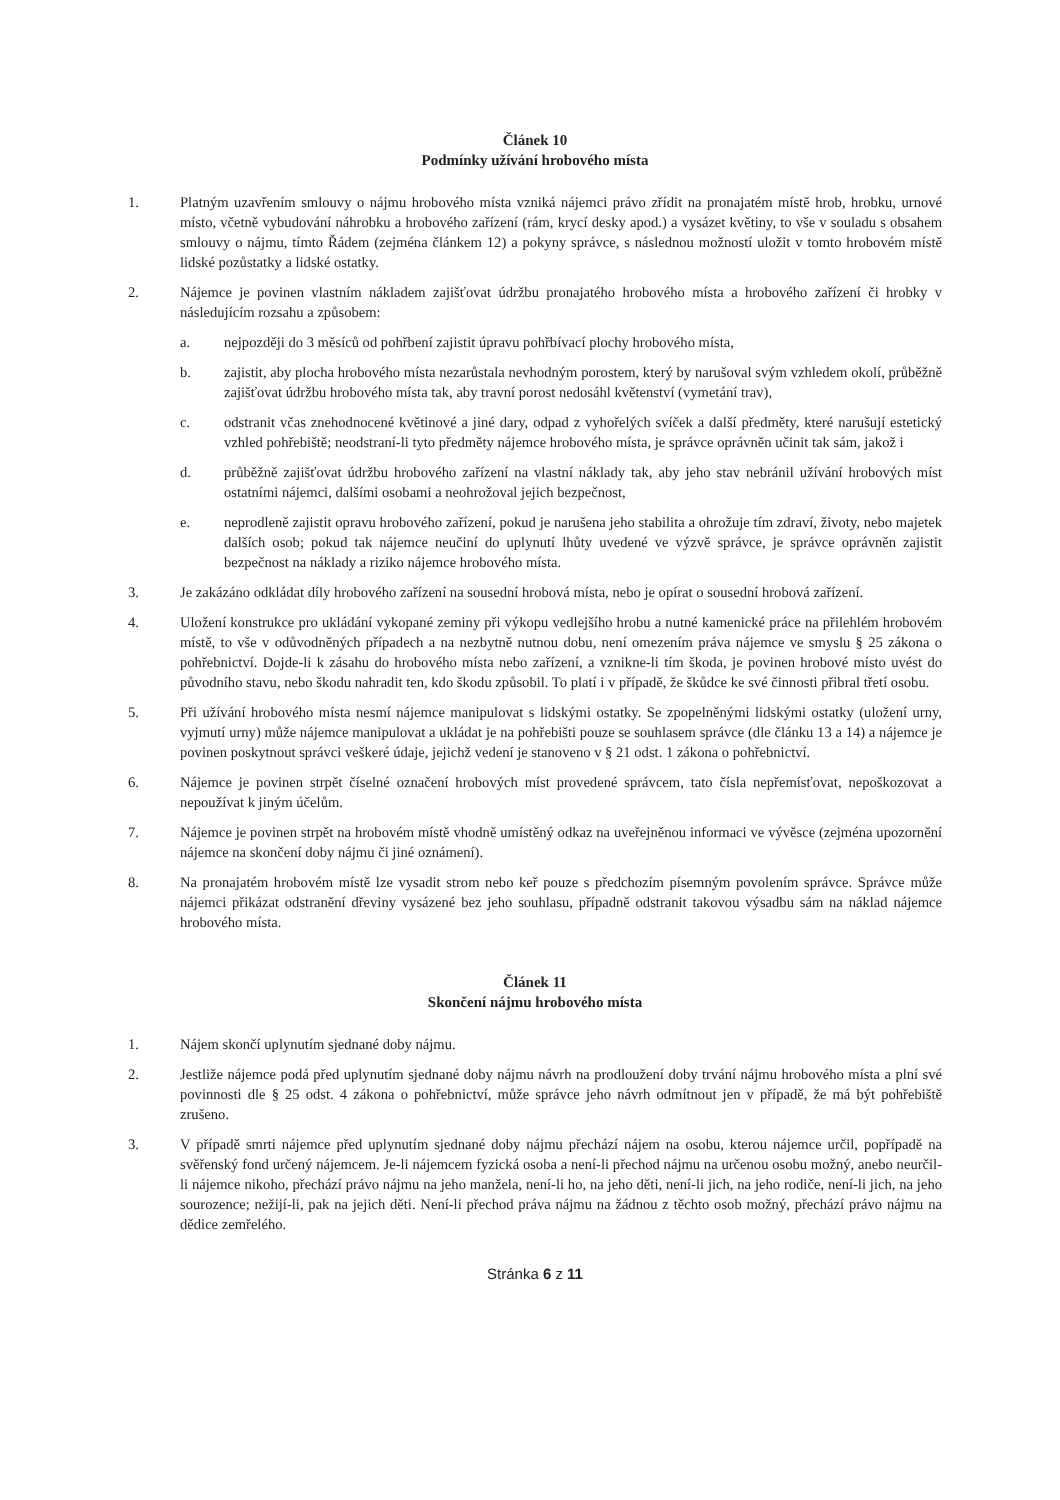Článek 10
Podmínky užívání hrobového místa
1. Platným uzavřením smlouvy o nájmu hrobového místa vzniká nájemci právo zřídit na pronajatém místě hrob, hrobku, urnové místo, včetně vybudování náhrobku a hrobového zařízení (rám, krycí desky apod.) a vysázet květiny, to vše v souladu s obsahem smlouvy o nájmu, tímto Řádem (zejména článkem 12) a pokyny správce, s následnou možností uložit v tomto hrobovém místě lidské pozůstatky a lidské ostatky.
2. Nájemce je povinen vlastním nákladem zajišťovat údržbu pronajatého hrobového místa a hrobového zařízení či hrobky v následujícím rozsahu a způsobem:
a. nejpozději do 3 měsíců od pohřbení zajistit úpravu pohřbívací plochy hrobového místa,
b. zajistit, aby plocha hrobového místa nezarůstala nevhodným porostem, který by narušoval svým vzhledem okolí, průběžně zajišťovat údržbu hrobového místa tak, aby travní porost nedosáhl květenství (vymetání trav),
c. odstranit včas znehodnocené květinové a jiné dary, odpad z vyhořelých svíček a další předměty, které narušují estetický vzhled pohřebiště; neodstraní-li tyto předměty nájemce hrobového místa, je správce oprávněn učinit tak sám, jakož i
d. průběžně zajišťovat údržbu hrobového zařízení na vlastní náklady tak, aby jeho stav nebránil užívání hrobových míst ostatními nájemci, dalšími osobami a neohrožoval jejich bezpečnost,
e. neprodleně zajistit opravu hrobového zařízení, pokud je narušena jeho stabilita a ohrožuje tím zdraví, životy, nebo majetek dalších osob; pokud tak nájemce neučiní do uplynutí lhůty uvedené ve výzvě správce, je správce oprávněn zajistit bezpečnost na náklady a riziko nájemce hrobového místa.
3. Je zakázáno odkládat díly hrobového zařízení na sousední hrobová místa, nebo je opírat o sousední hrobová zařízení.
4. Uložení konstrukce pro ukládání vykopané zeminy při výkopu vedlejšího hrobu a nutné kamenické práce na přilehlém hrobovém místě, to vše v odůvodněných případech a na nezbytně nutnou dobu, není omezením práva nájemce ve smyslu § 25 zákona o pohřebnictví. Dojde-li k zásahu do hrobového místa nebo zařízení, a vznikne-li tím škoda, je povinen hrobové místo uvést do původního stavu, nebo škodu nahradit ten, kdo škodu způsobil. To platí i v případě, že škůdce ke své činnosti přibral třetí osobu.
5. Při užívání hrobového místa nesmí nájemce manipulovat s lidskými ostatky. Se zpopelněnými lidskými ostatky (uložení urny, vyjmutí urny) může nájemce manipulovat a ukládat je na pohřebišti pouze se souhlasem správce (dle článku 13 a 14) a nájemce je povinen poskytnout správci veškeré údaje, jejichž vedení je stanoveno v § 21 odst. 1 zákona o pohřebnictví.
6. Nájemce je povinen strpět číselné označení hrobových míst provedené správcem, tato čísla nepřemísťovat, nepoškozovat a nepoužívat k jiným účelům.
7. Nájemce je povinen strpět na hrobovém místě vhodně umístěný odkaz na uveřejněnou informaci ve vývěsce (zejména upozornění nájemce na skončení doby nájmu či jiné oznámení).
8. Na pronajatém hrobovém místě lze vysadit strom nebo keř pouze s předchozím písemným povolením správce. Správce může nájemci přikázat odstranění dřeviny vysázené bez jeho souhlasu, případně odstranit takovou výsadbu sám na náklad nájemce hrobového místa.
Článek 11
Skončení nájmu hrobového místa
1. Nájem skončí uplynutím sjednané doby nájmu.
2. Jestliže nájemce podá před uplynutím sjednané doby nájmu návrh na prodloužení doby trvání nájmu hrobového místa a plní své povinnosti dle § 25 odst. 4 zákona o pohřebnictví, může správce jeho návrh odmítnout jen v případě, že má být pohřebiště zrušeno.
3. V případě smrti nájemce před uplynutím sjednané doby nájmu přechází nájem na osobu, kterou nájemce určil, popřípadě na svěřenský fond určený nájemcem. Je-li nájemcem fyzická osoba a není-li přechod nájmu na určenou osobu možný, anebo neurčil-li nájemce nikoho, přechází právo nájmu na jeho manžela, není-li ho, na jeho děti, není-li jich, na jeho rodiče, není-li jich, na jeho sourozence; nežijí-li, pak na jejich děti. Není-li přechod práva nájmu na žádnou z těchto osob možný, přechází právo nájmu na dědice zemřelého.
Stránka 6 z 11